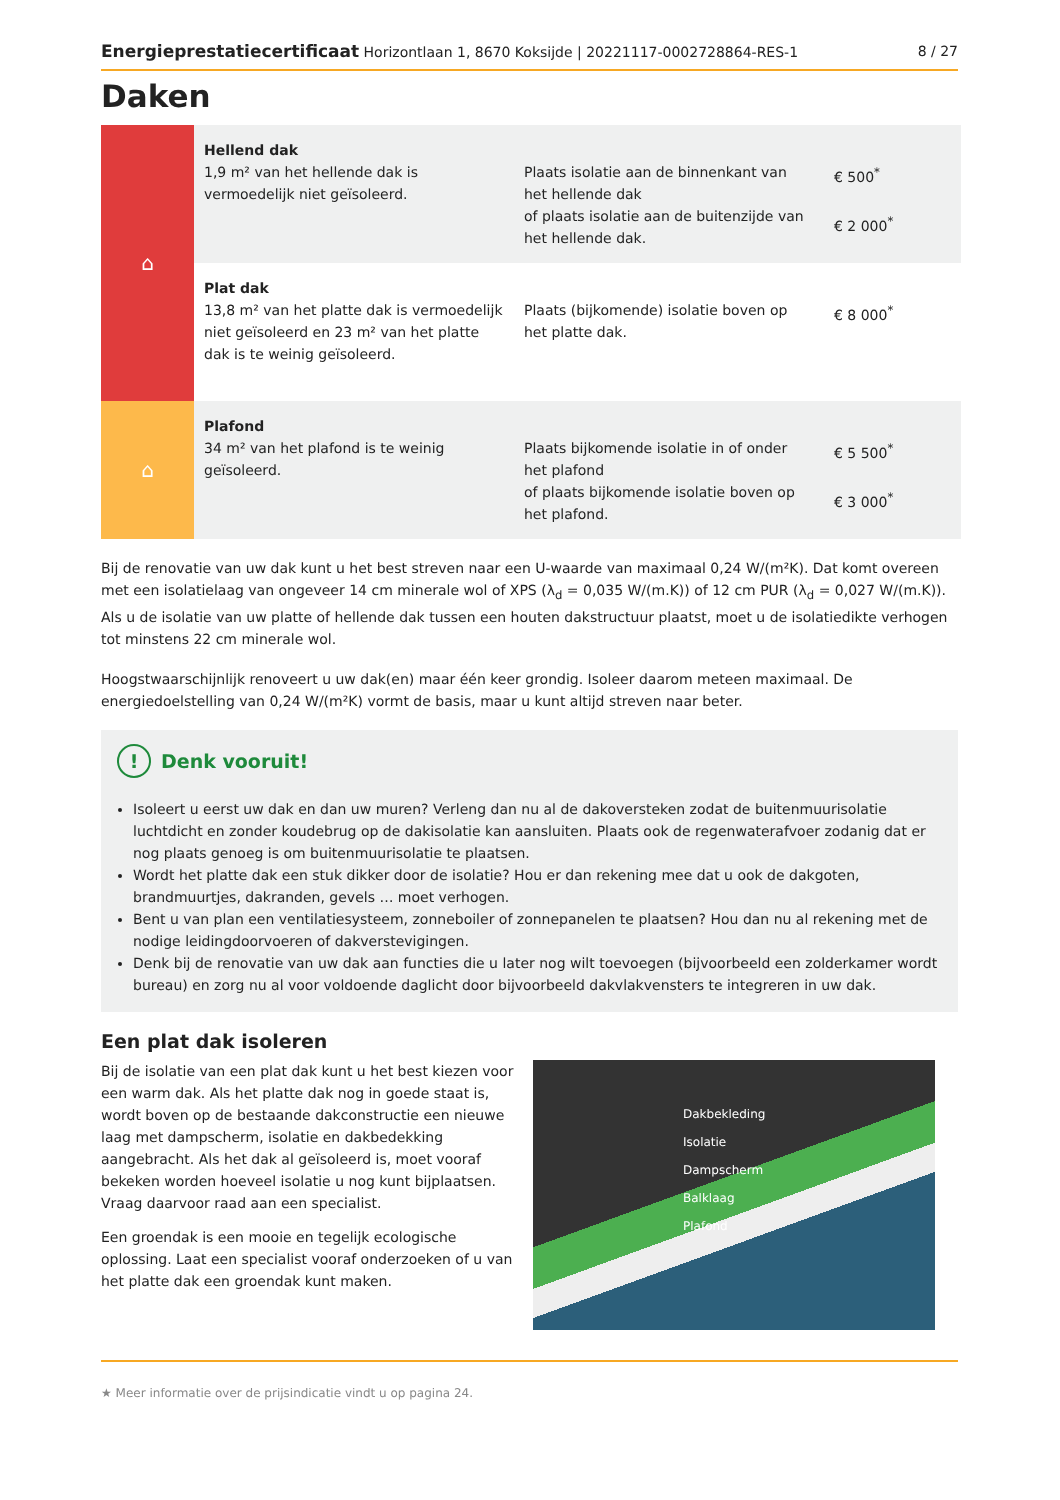Energieprestatiecertificaat Horizontlaan 1, 8670 Koksijde | 20221117-0002728864-RES-1 8 / 27
Daken
| ⌂ | Hellend dak 1,9 m² van het hellende dak is vermoedelijk niet geïsoleerd. | Plaats isolatie aan de binnenkant van het hellende dak of plaats isolatie aan de buitenzijde van het hellende dak. | € 500<sup>*</sup> € 2 000<sup>*</sup> |
| | Plat dak 13,8 m² van het platte dak is vermoedelijk niet geïsoleerd en 23 m² van het platte dak is te weinig geïsoleerd. | Plaats (bijkomende) isolatie boven op het platte dak. | € 8 000<sup>*</sup> |
| ⌂ | Plafond 34 m² van het plafond is te weinig geïsoleerd. | Plaats bijkomende isolatie in of onder het plafond of plaats bijkomende isolatie boven op het plafond. | € 5 500<sup>*</sup> € 3 000<sup>*</sup> |
Bij de renovatie van uw dak kunt u het best streven naar een U-waarde van maximaal 0,24 W/(m²K). Dat komt overeen met een isolatielaag van ongeveer 14 cm minerale wol of XPS (λ<sub>d</sub> = 0,035 W/(m.K)) of 12 cm PUR (λ<sub>d</sub> = 0,027 W/(m.K)). Als u de isolatie van uw platte of hellende dak tussen een houten dakstructuur plaatst, moet u de isolatiedikte verhogen tot minstens 22 cm minerale wol.
Hoogstwaarschijnlijk renoveert u uw dak(en) maar één keer grondig. Isoleer daarom meteen maximaal. De energiedoelstelling van 0,24 W/(m²K) vormt de basis, maar u kunt altijd streven naar beter.
! Denk vooruit!
Isoleert u eerst uw dak en dan uw muren? Verleng dan nu al de dakoversteken zodat de buitenmuurisolatie luchtdicht en zonder koudebrug op de dakisolatie kan aansluiten. Plaats ook de regenwaterafvoer zodanig dat er nog plaats genoeg is om buitenmuurisolatie te plaatsen.
Wordt het platte dak een stuk dikker door de isolatie? Hou er dan rekening mee dat u ook de dakgoten, brandmuurtjes, dakranden, gevels … moet verhogen.
Bent u van plan een ventilatiesysteem, zonneboiler of zonnepanelen te plaatsen? Hou dan nu al rekening met de nodige leidingdoorvoeren of dakverstevigingen.
Denk bij de renovatie van uw dak aan functies die u later nog wilt toevoegen (bijvoorbeeld een zolderkamer wordt bureau) en zorg nu al voor voldoende daglicht door bijvoorbeeld dakvlakvensters te integreren in uw dak.
Een plat dak isoleren
Bij de isolatie van een plat dak kunt u het best kiezen voor een warm dak. Als het platte dak nog in goede staat is, wordt boven op de bestaande dakconstructie een nieuwe laag met dampscherm, isolatie en dakbedekking aangebracht. Als het dak al geïsoleerd is, moet vooraf bekeken worden hoeveel isolatie u nog kunt bijplaatsen. Vraag daarvoor raad aan een specialist.
Een groendak is een mooie en tegelijk ecologische oplossing. Laat een specialist vooraf onderzoeken of u van het platte dak een groendak kunt maken.
Dakbekleding
Isolatie
Dampscherm
Balklaag
Plafond
★ Meer informatie over de prijsindicatie vindt u op pagina 24.